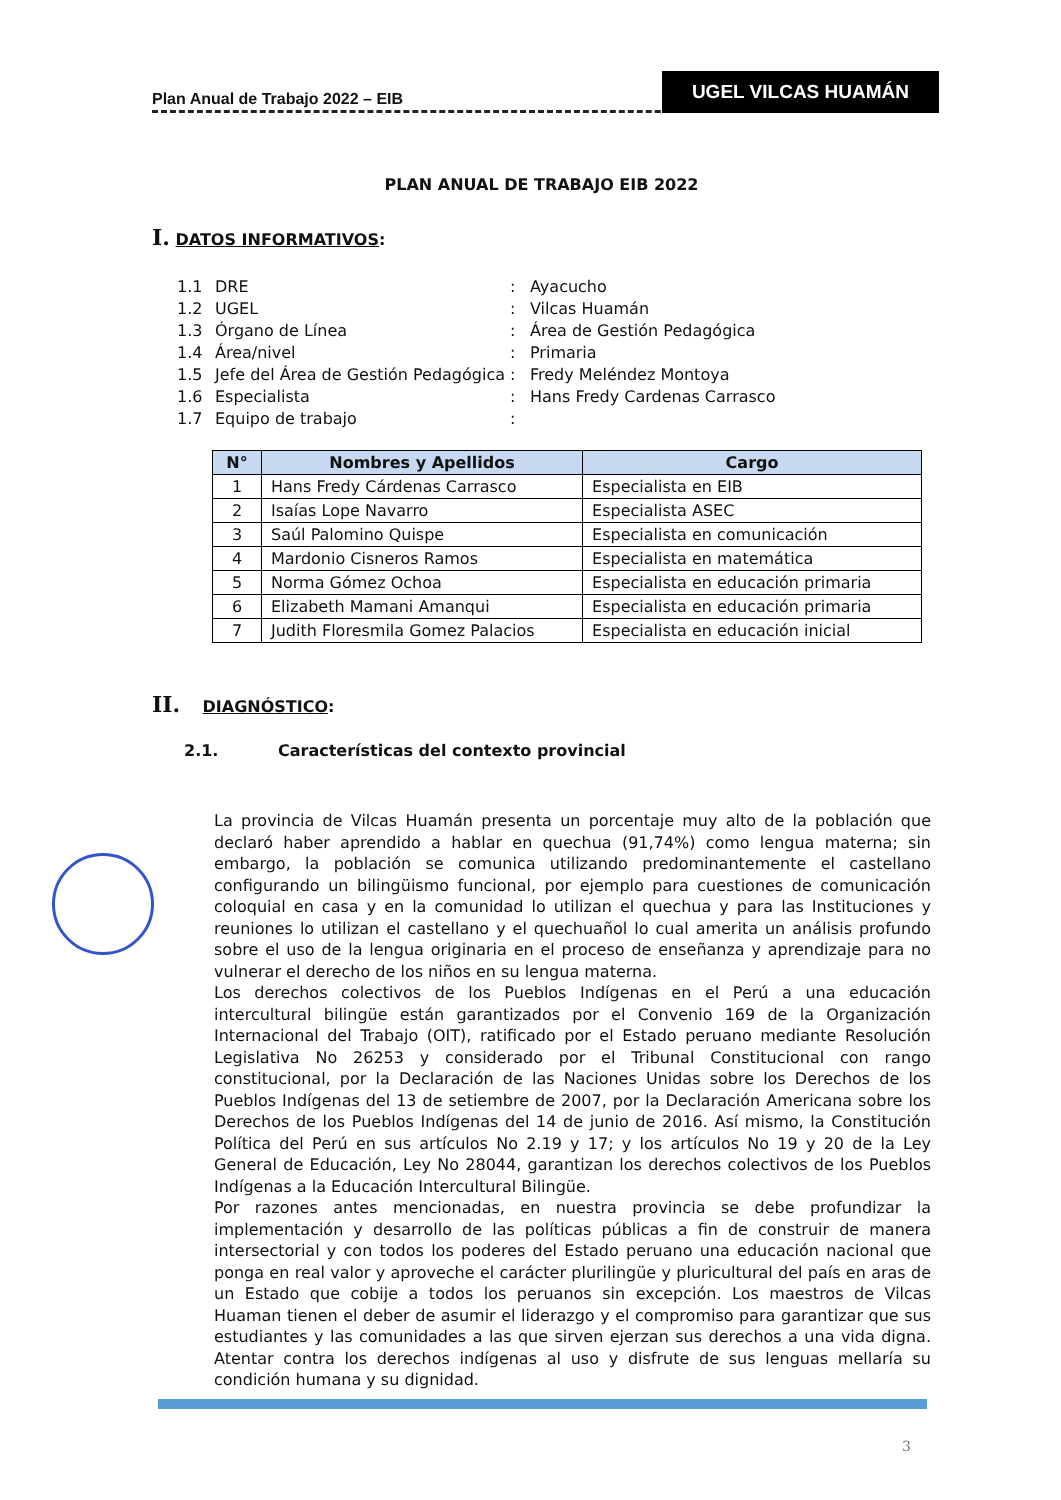Plan Anual de Trabajo 2022 – EIB UGEL VILCAS HUAMÁN
PLAN ANUAL DE TRABAJO EIB 2022
I. DATOS INFORMATIVOS:
1.1 DRE: Ayacucho
1.2 UGEL: Vilcas Huamán
1.3 Órgano de Línea: Área de Gestión Pedagógica
1.4 Área/nivel: Primaria
1.5 Jefe del Área de Gestión Pedagógica: Fredy Meléndez Montoya
1.6 Especialista: Hans Fredy Cardenas Carrasco
1.7 Equipo de trabajo:
| N° | Nombres y Apellidos | Cargo |
| --- | --- | --- |
| 1 | Hans Fredy Cárdenas Carrasco | Especialista en EIB |
| 2 | Isaías Lope Navarro | Especialista ASEC |
| 3 | Saúl Palomino Quispe | Especialista en comunicación |
| 4 | Mardonio Cisneros Ramos | Especialista en matemática |
| 5 | Norma Gómez Ochoa | Especialista en educación primaria |
| 6 | Elizabeth Mamani Amanqui | Especialista en educación primaria |
| 7 | Judith Floresmila Gomez Palacios | Especialista en educación inicial |
II. DIAGNÓSTICO:
2.1. Características del contexto provincial
La provincia de Vilcas Huamán presenta un porcentaje muy alto de la población que declaró haber aprendido a hablar en quechua (91,74%) como lengua materna; sin embargo, la población se comunica utilizando predominantemente el castellano configurando un bilingüismo funcional, por ejemplo para cuestiones de comunicación coloquial en casa y en la comunidad lo utilizan el quechua y para las Instituciones y reuniones lo utilizan el castellano y el quechuañol lo cual amerita un análisis profundo sobre el uso de la lengua originaria en el proceso de enseñanza y aprendizaje para no vulnerar el derecho de los niños en su lengua materna.
Los derechos colectivos de los Pueblos Indígenas en el Perú a una educación intercultural bilingüe están garantizados por el Convenio 169 de la Organización Internacional del Trabajo (OIT), ratificado por el Estado peruano mediante Resolución Legislativa No 26253 y considerado por el Tribunal Constitucional con rango constitucional, por la Declaración de las Naciones Unidas sobre los Derechos de los Pueblos Indígenas del 13 de setiembre de 2007, por la Declaración Americana sobre los Derechos de los Pueblos Indígenas del 14 de junio de 2016. Así mismo, la Constitución Política del Perú en sus artículos No 2.19 y 17; y los artículos No 19 y 20 de la Ley General de Educación, Ley No 28044, garantizan los derechos colectivos de los Pueblos Indígenas a la Educación Intercultural Bilingüe.
Por razones antes mencionadas, en nuestra provincia se debe profundizar la implementación y desarrollo de las políticas públicas a fin de construir de manera intersectorial y con todos los poderes del Estado peruano una educación nacional que ponga en real valor y aproveche el carácter plurilingüe y pluricultural del país en aras de un Estado que cobije a todos los peruanos sin excepción. Los maestros de Vilcas Huaman tienen el deber de asumir el liderazgo y el compromiso para garantizar que sus estudiantes y las comunidades a las que sirven ejerzan sus derechos a una vida digna. Atentar contra los derechos indígenas al uso y disfrute de sus lenguas mellaría su condición humana y su dignidad.
3